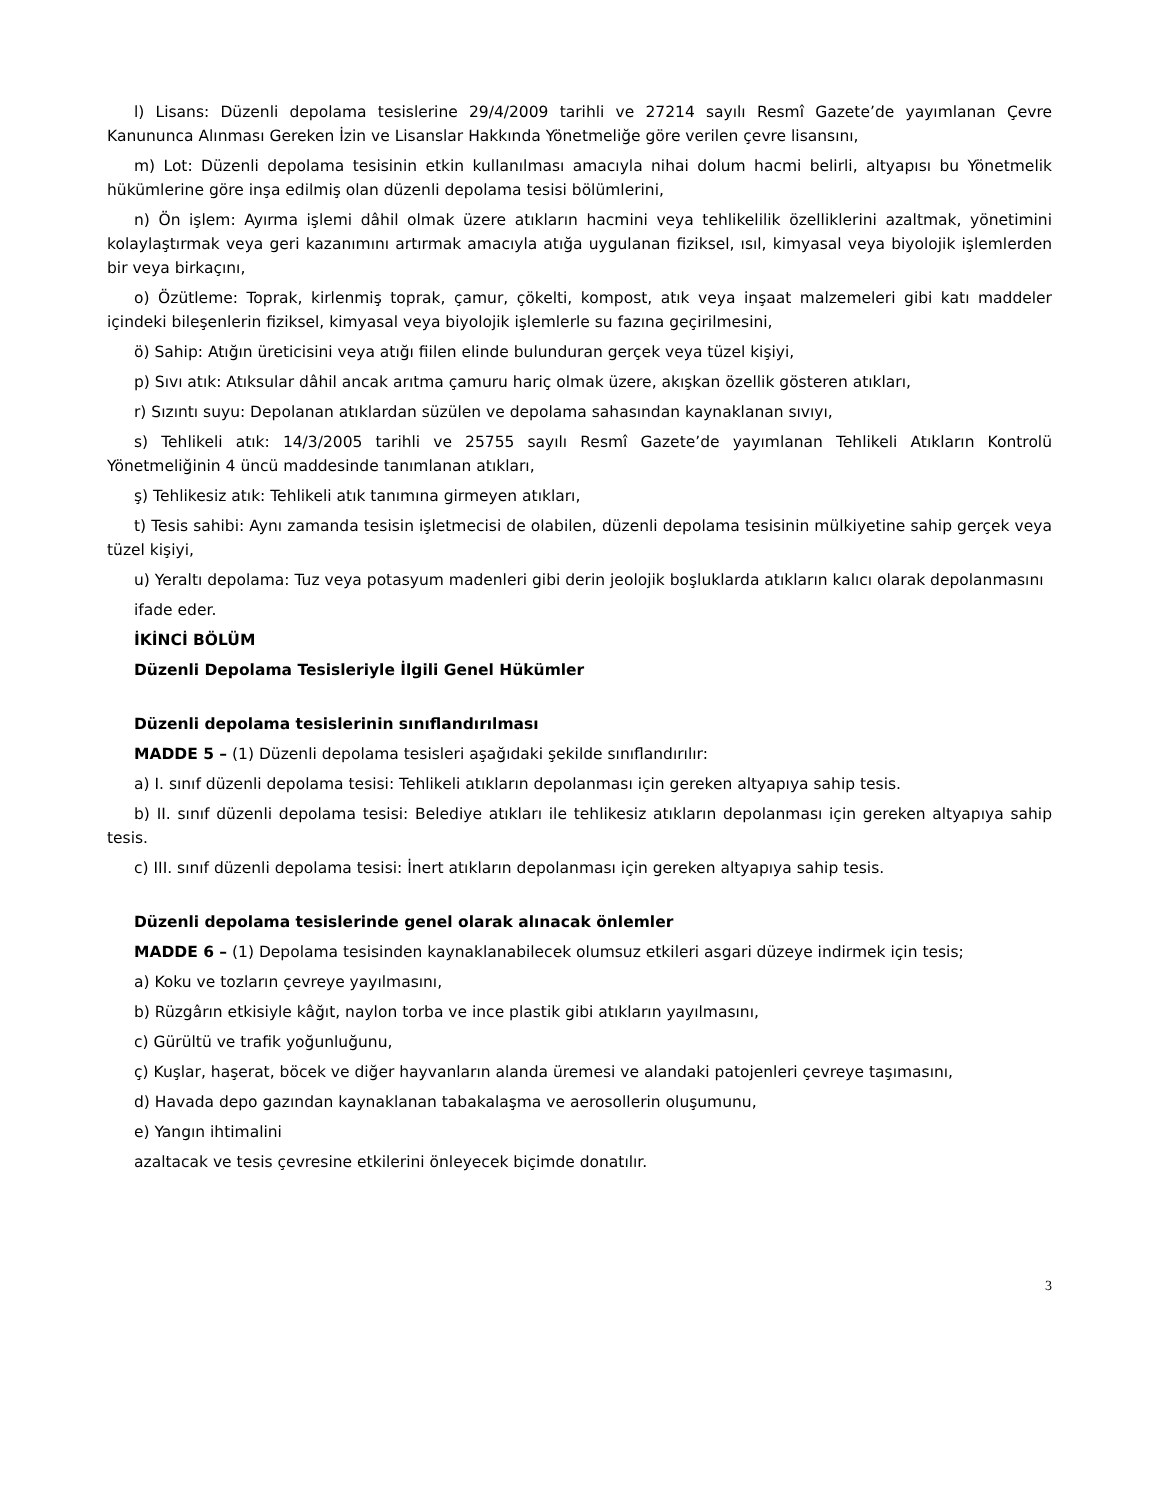l) Lisans: Düzenli depolama tesislerine 29/4/2009 tarihli ve 27214 sayılı Resmî Gazete’de yayımlanan Çevre Kanununca Alınması Gereken İzin ve Lisanslar Hakkında Yönetmeliğe göre verilen çevre lisansını,
m) Lot: Düzenli depolama tesisinin etkin kullanılması amacıyla nihai dolum hacmi belirli, altyapısı bu Yönetmelik hükümlerine göre inşa edilmiş olan düzenli depolama tesisi bölümlerini,
n) Ön işlem: Ayırma işlemi dâhil olmak üzere atıkların hacmini veya tehlikelilik özelliklerini azaltmak, yönetimini kolaylaştırmak veya geri kazanımını artırmak amacıyla atığa uygulanan fiziksel, ısıl, kimyasal veya biyolojik işlemlerden bir veya birkaçını,
o) Özütleme: Toprak, kirlenmiş toprak, çamur, çökelti, kompost, atık veya inşaat malzemeleri gibi katı maddeler içindeki bileşenlerin fiziksel, kimyasal veya biyolojik işlemlerle su fazına geçirilmesini,
ö) Sahip: Atığın üreticisini veya atığı fiilen elinde bulunduran gerçek veya tüzel kişiyi,
p) Sıvı atık: Atıksular dâhil ancak arıtma çamuru hariç olmak üzere, akışkan özellik gösteren atıkları,
r) Sızıntı suyu: Depolanan atıklardan süzülen ve depolama sahasından kaynaklanan sıvıyı,
s) Tehlikeli atık: 14/3/2005 tarihli ve 25755 sayılı Resmî Gazete’de yayımlanan Tehlikeli Atıkların Kontrolü Yönetmeliğinin 4 üncü maddesinde tanımlanan atıkları,
ş) Tehlikesiz atık: Tehlikeli atık tanımına girmeyen atıkları,
t) Tesis sahibi: Aynı zamanda tesisin işletmecisi de olabilen, düzenli depolama tesisinin mülkiyetine sahip gerçek veya tüzel kişiyi,
u) Yeraltı depolama: Tuz veya potasyum madenleri gibi derin jeolojik boşluklarda atıkların kalıcı olarak depolanmasını
ifade eder.
İKİNCİ BÖLÜM
Düzenli Depolama Tesisleriyle İlgili Genel Hükümler
Düzenli depolama tesislerinin sınıflandırılması
MADDE 5 – (1) Düzenli depolama tesisleri aşağıdaki şekilde sınıflandırılır:
a) I. sınıf düzenli depolama tesisi: Tehlikeli atıkların depolanması için gereken altyapıya sahip tesis.
b) II. sınıf düzenli depolama tesisi: Belediye atıkları ile tehlikesiz atıkların depolanması için gereken altyapıya sahip tesis.
c) III. sınıf düzenli depolama tesisi: İnert atıkların depolanması için gereken altyapıya sahip tesis.
Düzenli depolama tesislerinde genel olarak alınacak önlemler
MADDE 6 – (1) Depolama tesisinden kaynaklanabilecek olumsuz etkileri asgari düzeye indirmek için tesis;
a) Koku ve tozların çevreye yayılmasını,
b) Rüzgârın etkisiyle kâğıt, naylon torba ve ince plastik gibi atıkların yayılmasını,
c) Gürültü ve trafik yoğunluğunu,
ç) Kuşlar, haşerat, böcek ve diğer hayvanların alanda üremesi ve alandaki patojenleri çevreye taşımasını,
d) Havada depo gazından kaynaklanan tabakalaşma ve aerosollerin oluşumunu,
e) Yangın ihtimalini
azaltacak ve tesis çevresine etkilerini önleyecek biçimde donatılır.
3